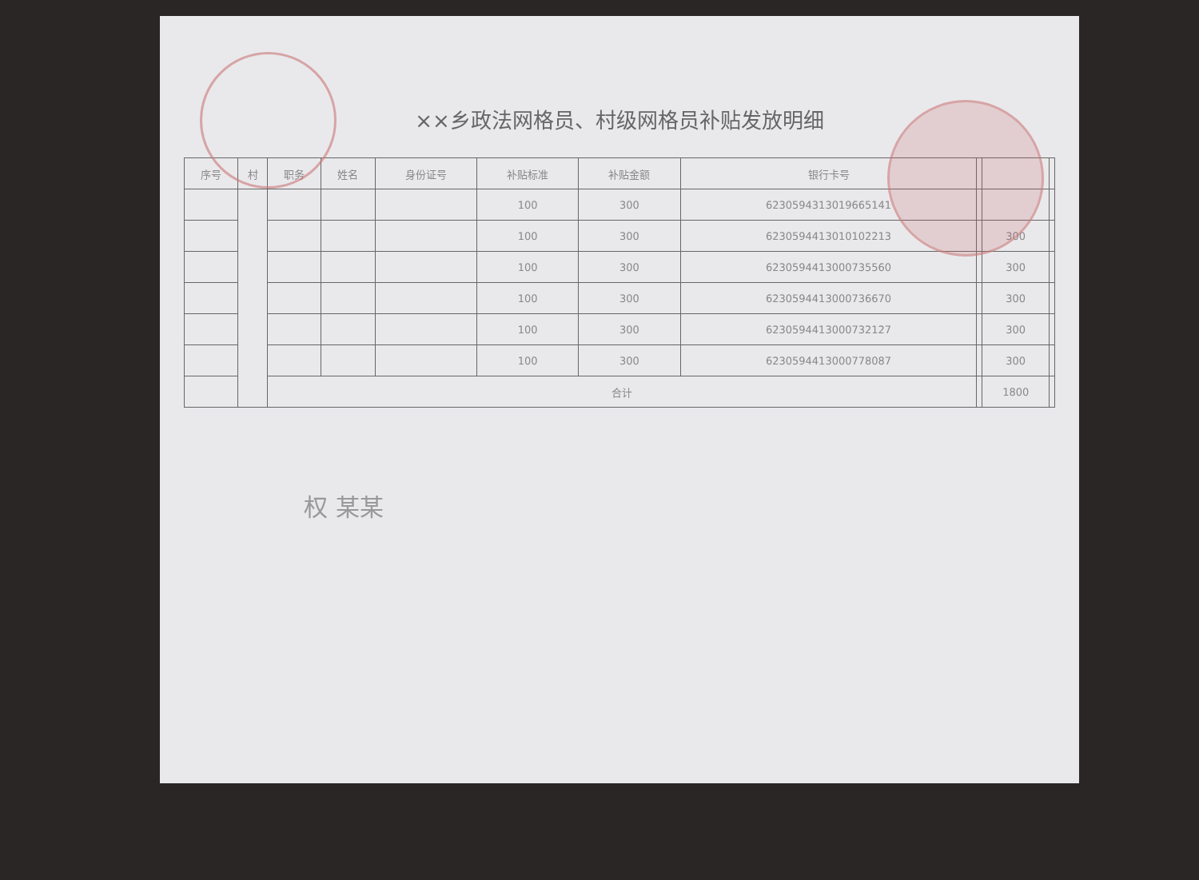××乡政法网格员、村级网格员补贴发放明细
| 序号 | 村 | 职务 | 姓名 | 身份证号 | 补贴标准 | 补贴金额 | 银行卡号 | | | |
| --- | --- | --- | --- | --- | --- | --- | --- | --- | --- | --- |
| | | | | | 100 | 300 | 6230594313019665141 | | | |
| | | | | | 100 | 300 | 6230594413010102213 | | 300 | |
| | | | | | 100 | 300 | 6230594413000735560 | | 300 | |
| | | | | | 100 | 300 | 6230594413000736670 | | 300 | |
| | | | | | 100 | 300 | 6230594413000732127 | | 300 | |
| | | | | | 100 | 300 | 6230594413000778087 | | 300 | |
| | | 合计 | | | | | | | 1800 | |
权 某某